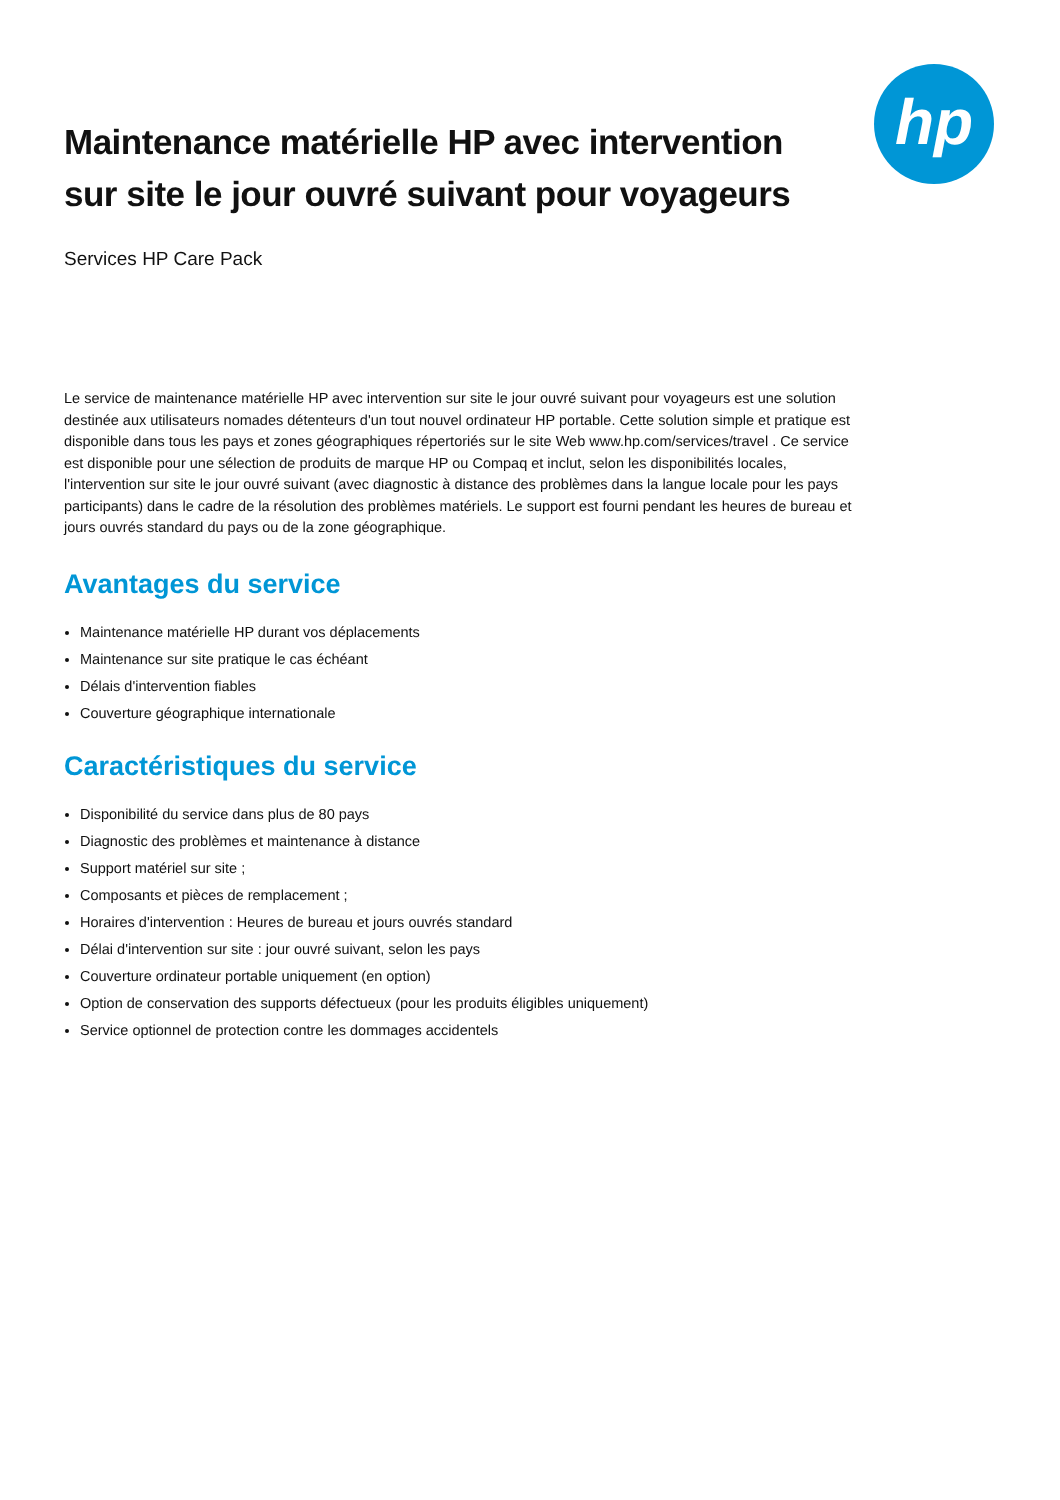hp
Maintenance matérielle HP avec intervention
sur site le jour ouvré suivant pour voyageurs
Services HP Care Pack
Le service de maintenance matérielle HP avec intervention sur site le jour ouvré suivant pour voyageurs est une solution destinée aux utilisateurs nomades détenteurs d'un tout nouvel ordinateur HP portable. Cette solution simple et pratique est disponible dans tous les pays et zones géographiques répertoriés sur le site Web www.hp.com/services/travel . Ce service est disponible pour une sélection de produits de marque HP ou Compaq et inclut, selon les disponibilités locales, l'intervention sur site le jour ouvré suivant (avec diagnostic à distance des problèmes dans la langue locale pour les pays participants) dans le cadre de la résolution des problèmes matériels. Le support est fourni pendant les heures de bureau et jours ouvrés standard du pays ou de la zone géographique.
Avantages du service
Maintenance matérielle HP durant vos déplacements
Maintenance sur site pratique le cas échéant
Délais d'intervention fiables
Couverture géographique internationale
Caractéristiques du service
Disponibilité du service dans plus de 80 pays
Diagnostic des problèmes et maintenance à distance
Support matériel sur site ;
Composants et pièces de remplacement ;
Horaires d'intervention : Heures de bureau et jours ouvrés standard
Délai d'intervention sur site : jour ouvré suivant, selon les pays
Couverture ordinateur portable uniquement (en option)
Option de conservation des supports défectueux (pour les produits éligibles uniquement)
Service optionnel de protection contre les dommages accidentels